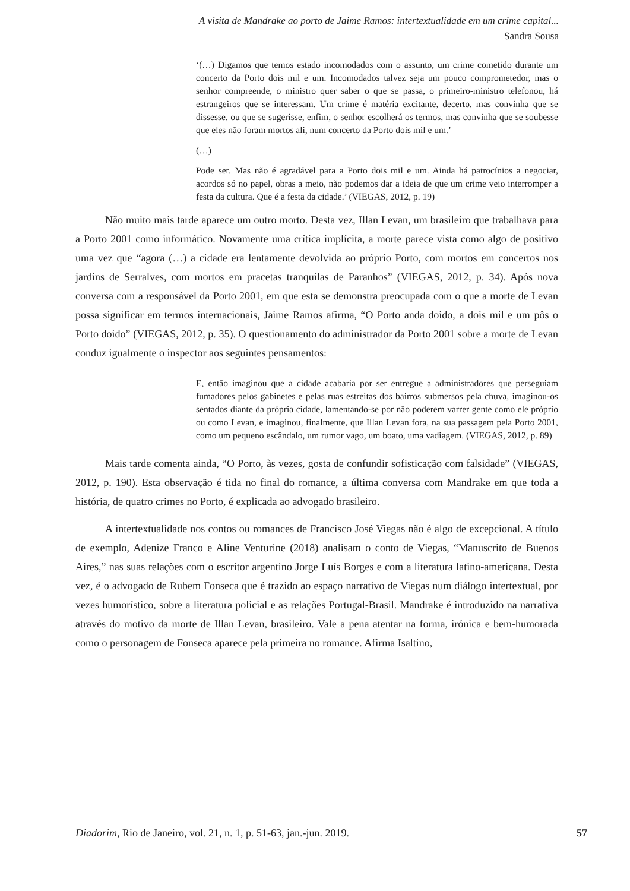A visita de Mandrake ao porto de Jaime Ramos: intertextualidade em um crime capital...
Sandra Sousa
‘(…) Digamos que temos estado incomodados com o assunto, um crime cometido durante um concerto da Porto dois mil e um. Incomodados talvez seja um pouco comprometedor, mas o senhor compreende, o ministro quer saber o que se passa, o primeiro-ministro telefonou, há estrangeiros que se interessam. Um crime é matéria excitante, decerto, mas convinha que se dissesse, ou que se sugerisse, enfim, o senhor escolherá os termos, mas convinha que se soubesse que eles não foram mortos ali, num concerto da Porto dois mil e um.’
(…)
Pode ser. Mas não é agradável para a Porto dois mil e um. Ainda há patrocínios a negociar, acordos só no papel, obras a meio, não podemos dar a ideia de que um crime veio interromper a festa da cultura. Que é a festa da cidade.’ (VIEGAS, 2012, p. 19)
Não muito mais tarde aparece um outro morto. Desta vez, Illan Levan, um brasileiro que trabalhava para a Porto 2001 como informático. Novamente uma crítica implícita, a morte parece vista como algo de positivo uma vez que “agora (…) a cidade era lentamente devolvida ao próprio Porto, com mortos em concertos nos jardins de Serralves, com mortos em pracetas tranquilas de Paranhos” (VIEGAS, 2012, p. 34). Após nova conversa com a responsável da Porto 2001, em que esta se demonstra preocupada com o que a morte de Levan possa significar em termos internacionais, Jaime Ramos afirma, “O Porto anda doido, a dois mil e um pôs o Porto doido” (VIEGAS, 2012, p. 35). O questionamento do administrador da Porto 2001 sobre a morte de Levan conduz igualmente o inspector aos seguintes pensamentos:
E, então imaginou que a cidade acabaria por ser entregue a administradores que perseguiam fumadores pelos gabinetes e pelas ruas estreitas dos bairros submersos pela chuva, imaginou-os sentados diante da própria cidade, lamentando-se por não poderem varrer gente como ele próprio ou como Levan, e imaginou, finalmente, que Illan Levan fora, na sua passagem pela Porto 2001, como um pequeno escândalo, um rumor vago, um boato, uma vadiagem. (VIEGAS, 2012, p. 89)
Mais tarde comenta ainda, “O Porto, às vezes, gosta de confundir sofisticação com falsidade” (VIEGAS, 2012, p. 190). Esta observação é tida no final do romance, a última conversa com Mandrake em que toda a história, de quatro crimes no Porto, é explicada ao advogado brasileiro.
A intertextualidade nos contos ou romances de Francisco José Viegas não é algo de excepcional. A título de exemplo, Adenize Franco e Aline Venturine (2018) analisam o conto de Viegas, “Manuscrito de Buenos Aires,” nas suas relações com o escritor argentino Jorge Luís Borges e com a literatura latino-americana. Desta vez, é o advogado de Rubem Fonseca que é trazido ao espaço narrativo de Viegas num diálogo intertextual, por vezes humorístico, sobre a literatura policial e as relações Portugal-Brasil. Mandrake é introduzido na narrativa através do motivo da morte de Illan Levan, brasileiro. Vale a pena atentar na forma, irónica e bem-humorada como o personagem de Fonseca aparece pela primeira no romance. Afirma Isaltino,
Diadorim, Rio de Janeiro, vol. 21, n. 1, p. 51-63, jan.-jun. 2019. 57